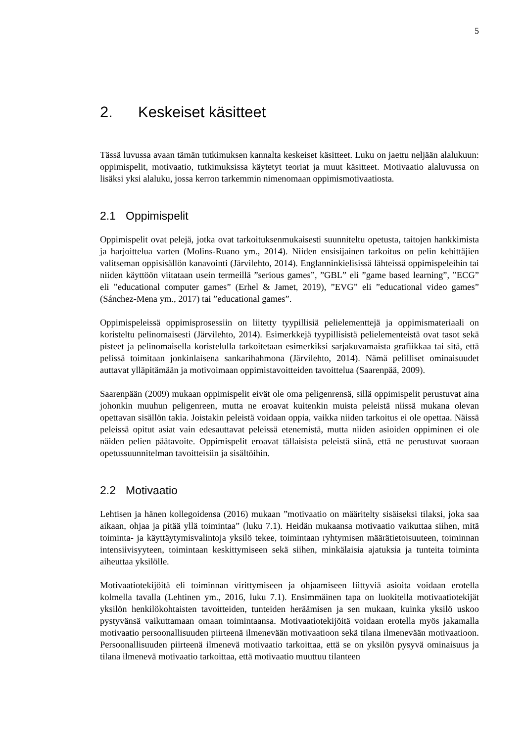5
2. Keskeiset käsitteet
Tässä luvussa avaan tämän tutkimuksen kannalta keskeiset käsitteet. Luku on jaettu neljään alalukuun: oppimispelit, motivaatio, tutkimuksissa käytetyt teoriat ja muut käsitteet. Motivaatio alaluvussa on lisäksi yksi alaluku, jossa kerron tarkemmin nimenomaan oppimismotivaatiosta.
2.1 Oppimispelit
Oppimispelit ovat pelejä, jotka ovat tarkoituksenmukaisesti suunniteltu opetusta, taitojen hankkimista ja harjoittelua varten (Molins-Ruano ym., 2014). Niiden ensisijainen tarkoitus on pelin kehittäjien valitseman oppisisällön kanavointi (Järvilehto, 2014). Englanninkielisissä lähteissä oppimispeleihin tai niiden käyttöön viitataan usein termeillä ”serious games”, ”GBL” eli ”game based learning”, ”ECG” eli ”educational computer games” (Erhel & Jamet, 2019), ”EVG” eli ”educational video games” (Sánchez-Mena ym., 2017) tai ”educational games”.
Oppimispeleissä oppimisprosessiin on liitetty tyypillisiä pelielementtejä ja oppimismateriaali on koristeltu pelinomaisesti (Järvilehto, 2014). Esimerkkejä tyypillisistä pelielementeistä ovat tasot sekä pisteet ja pelinomaisella koristelulla tarkoitetaan esimerkiksi sarjakuvamaista grafiikkaa tai sitä, että pelissä toimitaan jonkinlaisena sankarihahmona (Järvilehto, 2014). Nämä pelilliset ominaisuudet auttavat ylläpitämään ja motivoimaan oppimistavoitteiden tavoittelua (Saarenpää, 2009).
Saarenpään (2009) mukaan oppimispelit eivät ole oma peligenrensä, sillä oppimispelit perustuvat aina johonkin muuhun peligenreen, mutta ne eroavat kuitenkin muista peleistä niissä mukana olevan opettavan sisällön takia. Joistakin peleistä voidaan oppia, vaikka niiden tarkoitus ei ole opettaa. Näissä peleissä opitut asiat vain edesauttavat peleissä etenemistä, mutta niiden asioiden oppiminen ei ole näiden pelien päätavoite. Oppimispelit eroavat tällaisista peleistä siinä, että ne perustuvat suoraan opetussuunnitelman tavoitteisiin ja sisältöihin.
2.2 Motivaatio
Lehtisen ja hänen kollegoidensa (2016) mukaan ”motivaatio on määritelty sisäiseksi tilaksi, joka saa aikaan, ohjaa ja pitää yllä toimintaa” (luku 7.1). Heidän mukaansa motivaatio vaikuttaa siihen, mitä toiminta- ja käyttäytymisvalintoja yksilö tekee, toimintaan ryhtymisen määrätietoisuuteen, toiminnan intensiivisyyteen, toimintaan keskittymiseen sekä siihen, minkälaisia ajatuksia ja tunteita toiminta aiheuttaa yksilölle.
Motivaatiotekijöitä eli toiminnan virittymiseen ja ohjaamiseen liittyviä asioita voidaan erotella kolmella tavalla (Lehtinen ym., 2016, luku 7.1). Ensimmäinen tapa on luokitella motivaatiotekijät yksilön henkilökohtaisten tavoitteiden, tunteiden heräämisen ja sen mukaan, kuinka yksilö uskoo pystyvänsä vaikuttamaan omaan toimintaansa. Motivaatiotekijöitä voidaan erotella myös jakamalla motivaatio persoonallisuuden piirteenä ilmenevään motivaatioon sekä tilana ilmenevään motivaatioon. Persoonallisuuden piirteenä ilmenevä motivaatio tarkoittaa, että se on yksilön pysyvä ominaisuus ja tilana ilmenevä motivaatio tarkoittaa, että motivaatio muuttuu tilanteen